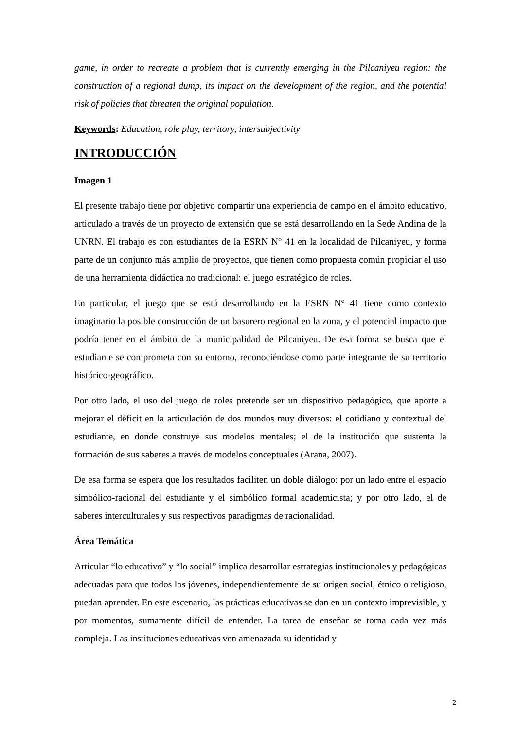game, in order to recreate a problem that is currently emerging in the Pilcaniyeu region: the construction of a regional dump, its impact on the development of the region, and the potential risk of policies that threaten the original population.
Keywords: Education, role play, territory, intersubjectivity
INTRODUCCIÓN
Imagen 1
El presente trabajo tiene por objetivo compartir una experiencia de campo en el ámbito educativo, articulado a través de un proyecto de extensión que se está desarrollando en la Sede Andina de la UNRN. El trabajo es con estudiantes de la ESRN N° 41 en la localidad de Pilcaniyeu, y forma parte de un conjunto más amplio de proyectos, que tienen como propuesta común propiciar el uso de una herramienta didáctica no tradicional: el juego estratégico de roles.
En particular, el juego que se está desarrollando en la ESRN N° 41 tiene como contexto imaginario la posible construcción de un basurero regional en la zona, y el potencial impacto que podría tener en el ámbito de la municipalidad de Pilcaniyeu. De esa forma se busca que el estudiante se comprometa con su entorno, reconociéndose como parte integrante de su territorio histórico-geográfico.
Por otro lado, el uso del juego de roles pretende ser un dispositivo pedagógico, que aporte a mejorar el déficit en la articulación de dos mundos muy diversos: el cotidiano y contextual del estudiante, en donde construye sus modelos mentales; el de la institución que sustenta la formación de sus saberes a través de modelos conceptuales (Arana, 2007).
De esa forma se espera que los resultados faciliten un doble diálogo: por un lado entre el espacio simbólico-racional del estudiante y el simbólico formal academicista; y por otro lado, el de saberes interculturales y sus respectivos paradigmas de racionalidad.
Área Temática
Articular “lo educativo” y “lo social” implica desarrollar estrategias institucionales y pedagógicas adecuadas para que todos los jóvenes, independientemente de su origen social, étnico o religioso, puedan aprender. En este escenario, las prácticas educativas se dan en un contexto imprevisible, y por momentos, sumamente difícil de entender. La tarea de enseñar se torna cada vez más compleja. Las instituciones educativas ven amenazada su identidad y
2